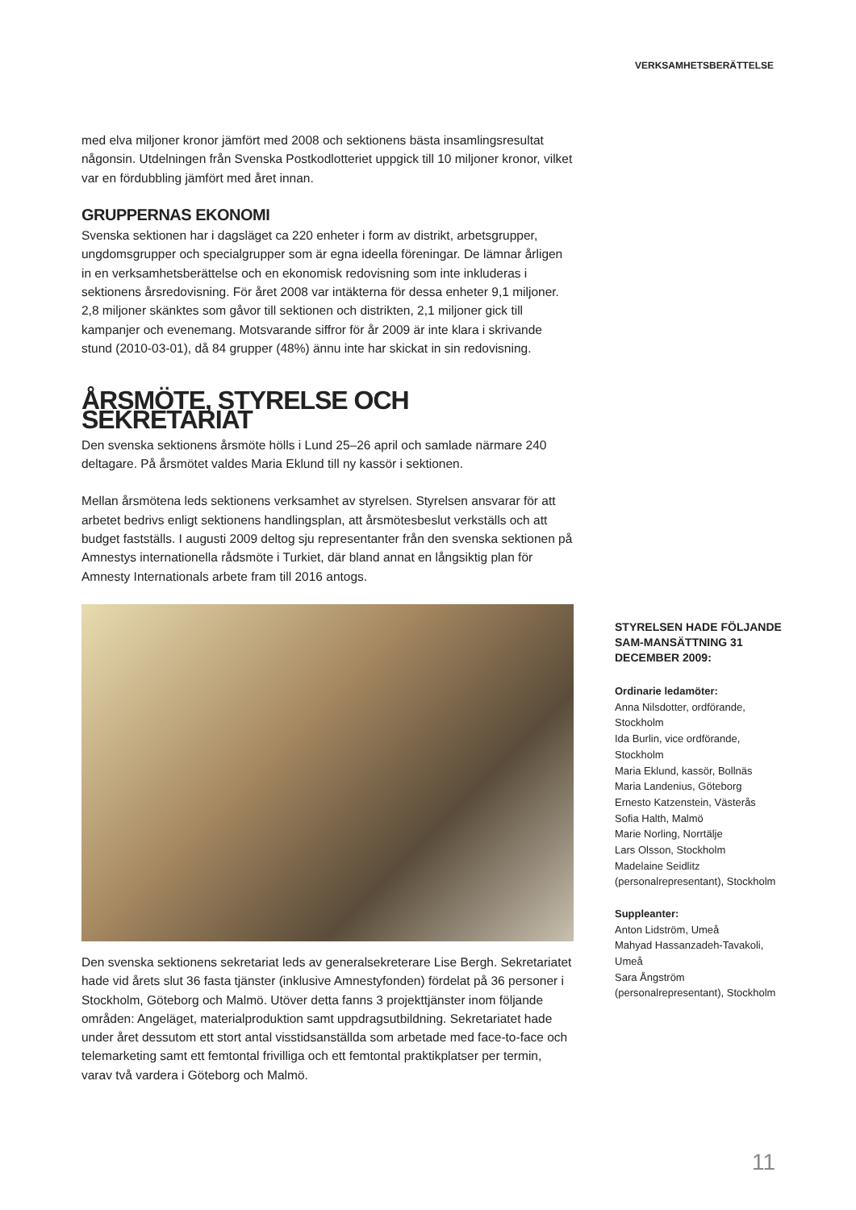VERKSAMHETSBERÄTTELSE
med elva miljoner kronor jämfört med 2008 och sektionens bästa insamlingsresultat någonsin. Utdelningen från Svenska Postkodlotteriet uppgick till 10 miljoner kronor, vilket var en fördubbling jämfört med året innan.
GRUPPERNAS EKONOMI
Svenska sektionen har i dagsläget ca 220 enheter i form av distrikt, arbetsgrupper, ungdomsgrupper och specialgrupper som är egna ideella föreningar. De lämnar årligen in en verksamhetsberättelse och en ekonomisk redovisning som inte inkluderas i sektionens årsredovisning. För året 2008 var intäkterna för dessa enheter 9,1 miljoner. 2,8 miljoner skänktes som gåvor till sektionen och distrikten, 2,1 miljoner gick till kampanjer och evenemang. Motsvarande siffror för år 2009 är inte klara i skrivande stund (2010-03-01), då 84 grupper (48%) ännu inte har skickat in sin redovisning.
ÅRSMÖTE, STYRELSE OCH SEKRETARIAT
Den svenska sektionens årsmöte hölls i Lund 25–26 april och samlade närmare 240 deltagare. På årsmötet valdes Maria Eklund till ny kassör i sektionen.
Mellan årsmötena leds sektionens verksamhet av styrelsen. Styrelsen ansvarar för att arbetet bedrivs enligt sektionens handlingsplan, att årsmötesbeslut verkställs och att budget fastställs. I augusti 2009 deltog sju representanter från den svenska sektionen på Amnestys internationella rådsmöte i Turkiet, där bland annat en långsiktig plan för Amnesty Internationals arbete fram till 2016 antogs.
Den svenska sektionens sekretariat leds av generalsekreterare Lise Bergh. Sekretariatet hade vid årets slut 36 fasta tjänster (inklusive Amnestyfonden) fördelat på 36 personer i Stockholm, Göteborg och Malmö. Utöver detta fanns 3 projekttjänster inom följande områden: Angeläget, materialproduktion samt uppdragsutbildning. Sekretariatet hade under året dessutom ett stort antal visstidsanställda som arbetade med face-to-face och telemarketing samt ett femtontal frivilliga och ett femtontal praktikplatser per termin, varav två vardera i Göteborg och Malmö.
STYRELSEN HADE FÖLJANDE SAM-MANSÄTTNING 31 DECEMBER 2009:
Ordinarie ledamöter:
Anna Nilsdotter, ordförande, Stockholm
Ida Burlin, vice ordförande, Stockholm
Maria Eklund, kassör, Bollnäs
Maria Landenius, Göteborg
Ernesto Katzenstein, Västerås
Sofia Halth, Malmö
Marie Norling, Norrtälje
Lars Olsson, Stockholm
Madelaine Seidlitz (personalrepresentant), Stockholm
Suppleanter:
Anton Lidström, Umeå
Mahyad Hassanzadeh-Tavakoli, Umeå
Sara Ångström (personalrepresentant), Stockholm
11